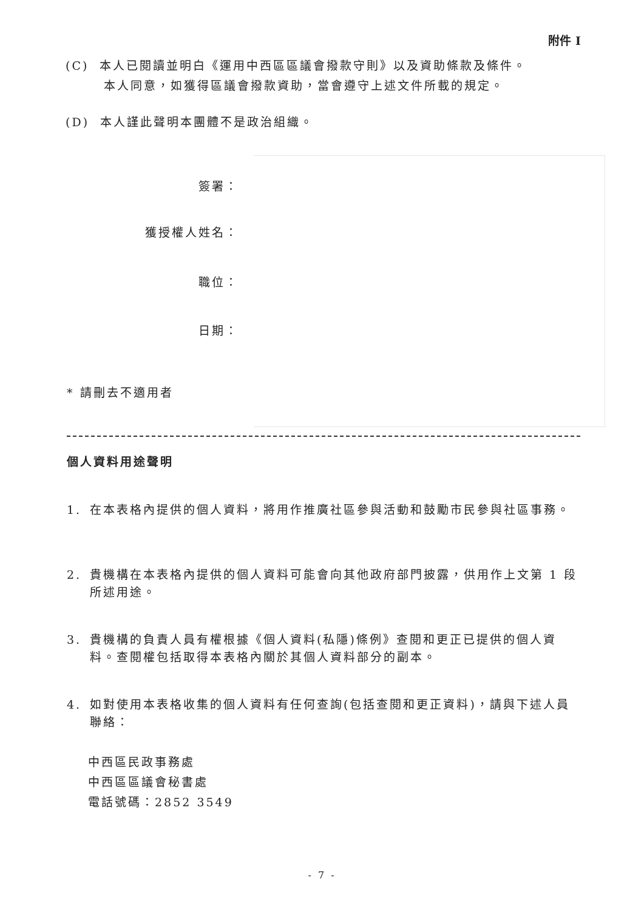附件 I
(C) 本人已閱讀並明白《運用中西區區議會撥款守則》以及資助條款及條件。
本人同意，如獲得區議會撥款資助，當會遵守上述文件所載的規定。
(D) 本人謹此聲明本團體不是政治組織。
簽署：
獲授權人姓名：
職位：
日期：
* 請刪去不適用者
個人資料用途聲明
1. 在本表格內提供的個人資料，將用作推廣社區參與活動和鼓勵市民參與社區事務。
2. 貴機構在本表格內提供的個人資料可能會向其他政府部門披露，供用作上文第 1 段所述用途。
3. 貴機構的負責人員有權根據《個人資料(私隱)條例》查閱和更正已提供的個人資料。查閱權包括取得本表格內關於其個人資料部分的副本。
4. 如對使用本表格收集的個人資料有任何查詢(包括查閱和更正資料)，請與下述人員聯絡：
中西區民政事務處
中西區區議會秘書處
電話號碼：2852 3549
- 7 -